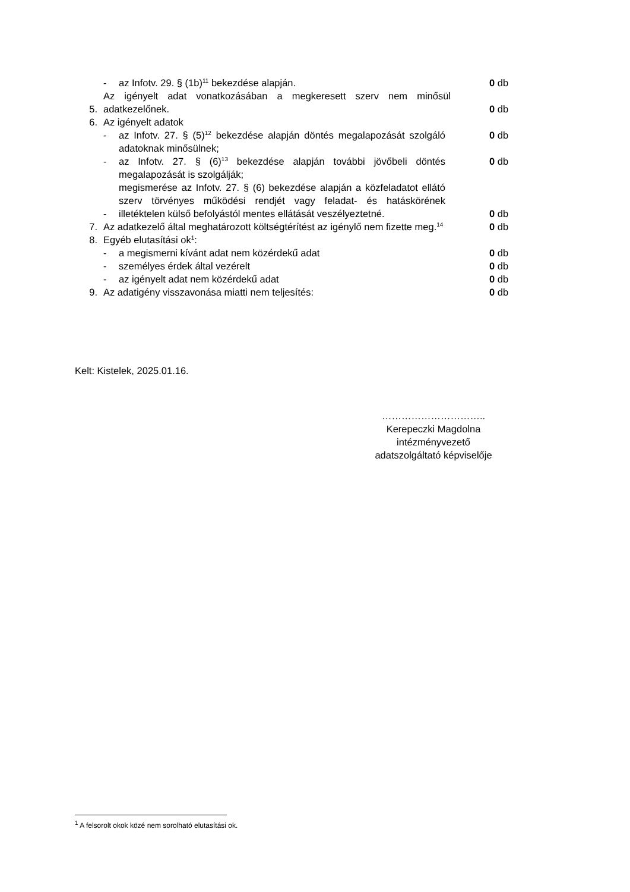- az Infotv. 29. § (1b)<sup>11</sup> bekezdése alapján. 0 db
5. Az igényelt adat vonatkozásában a megkeresett szerv nem minősül adatkezelőnek. 0 db
6. Az igényelt adatok
- az Infotv. 27. § (5)<sup>12</sup> bekezdése alapján döntés megalapozását szolgáló adatoknak minősülnek; 0 db
- az Infotv. 27. § (6)<sup>13</sup> bekezdése alapján további jövőbeli döntés megalapozását is szolgálják; 0 db
- megismerése az Infotv. 27. § (6) bekezdése alapján a közfeladatot ellátó szerv törvényes működési rendjét vagy feladat- és hatáskörének illetéktelen külső befolyástól mentes ellátását veszélyeztetné. 0 db
7. Az adatkezelő által meghatározott költségtérítést az igénylő nem fizette meg.<sup>14</sup> 0 db
8. Egyéb elutasítási ok<sup>1</sup>:
- a megismerni kívánt adat nem közérdekű adat 0 db
- személyes érdek által vezérelt 0 db
- az igényelt adat nem közérdekű adat 0 db
9. Az adatigény visszavonása miatti nem teljesítés: 0 db
Kelt: Kistelek, 2025.01.16.
…………………………..
Kerepeczki Magdolna
intézményvezető
adatszolgáltató képviselője
<sup>1</sup> A felsorolt okok közé nem sorolható elutasítási ok.